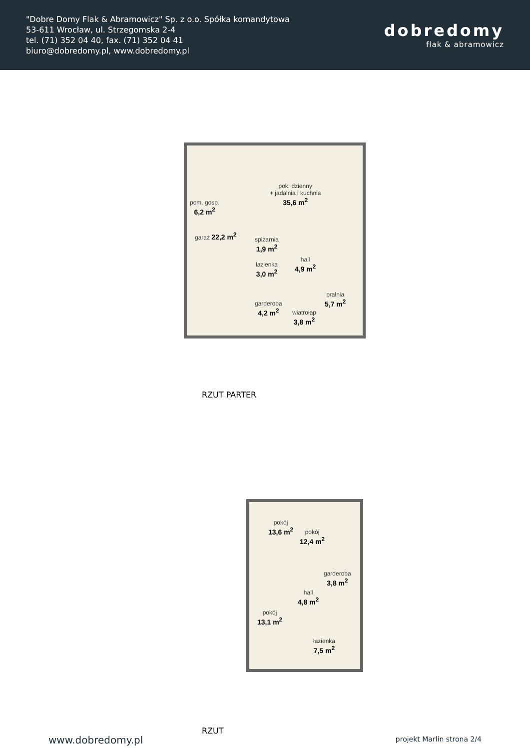"Dobre Domy Flak & Abramowicz" Sp. z o.o. Spółka komandytowa
53-611 Wrocław, ul. Strzegomska 2-4
tel. (71) 352 04 40, fax. (71) 352 04 41
biuro@dobredomy.pl, www.dobredomy.pl
dobredomy
flak & abramowicz
pom. gosp.
6,2 m<sup>2</sup>
garaż 22,2 m<sup>2</sup>
pok. dzienny
+ jadalnia i kuchnia
35,6 m<sup>2</sup>
spiżarnia
1,9 m<sup>2</sup>
hall
4,9 m<sup>2</sup>
łazienka
3,0 m<sup>2</sup>
pralnia
5,7 m<sup>2</sup>
garderoba
4,2 m<sup>2</sup>
wiatrołap
3,8 m<sup>2</sup>
RZUT PARTER
pokój
13,6 m<sup>2</sup>
pokój
12,4 m<sup>2</sup>
garderoba
3,8 m<sup>2</sup>
hall
4,8 m<sup>2</sup>
pokój
13,1 m<sup>2</sup>
łazienka
7,5 m<sup>2</sup>
RZUT
www.dobredomy.pl projekt Marlin strona 2/4